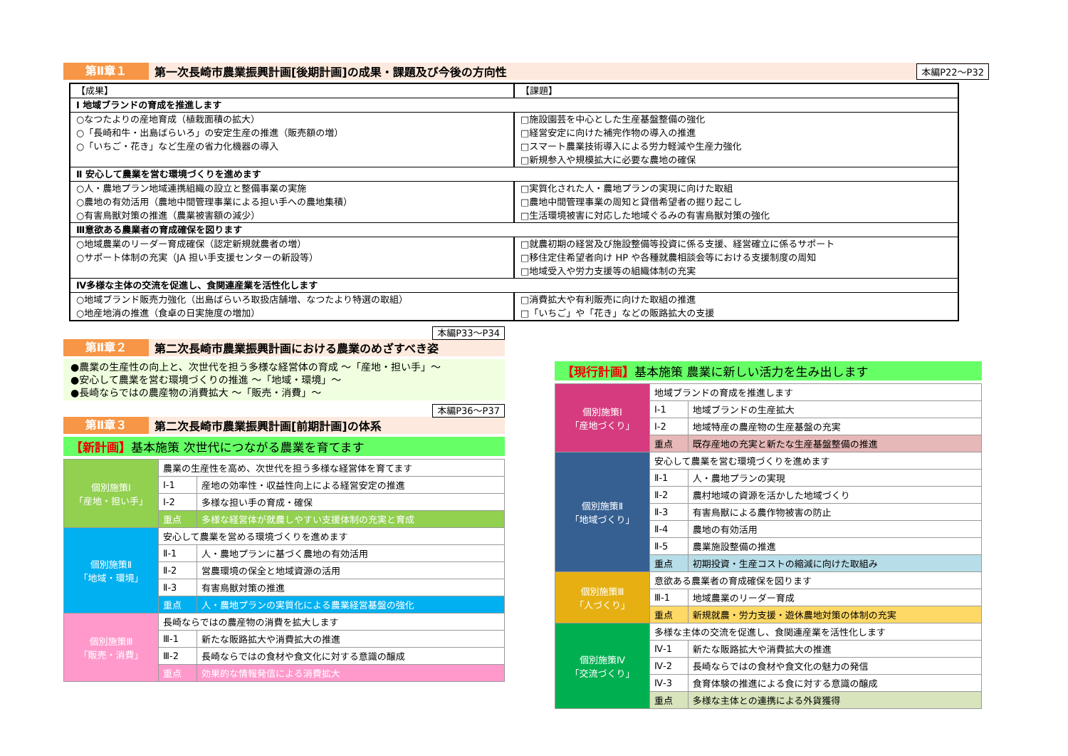第Ⅱ章１ 第一次長崎市農業振興計画[後期計画]の成果・課題及び今後の方向性 本編P22～P32
| 【成果】 | 【課題】 |
| Ⅰ 地域ブランドの育成を推進します | |
| ○なつたよりの産地育成（植栽面積の拡大） ○「長崎和牛・出島ばらいろ」の安定生産の推進（販売額の増） ○「いちご・花き」など生産の省力化機器の導入 | □施設園芸を中心とした生産基盤整備の強化 □経営安定に向けた補完作物の導入の推進 □スマート農業技術導入による労力軽減や生産力強化 □新規参入や規模拡大に必要な農地の確保 |
| Ⅱ 安心して農業を営む環境づくりを進めます | |
| ○人・農地プラン地域連携組織の設立と整備事業の実施 ○農地の有効活用（農地中間管理事業による担い手への農地集積） ○有害鳥獣対策の推進（農業被害額の減少） | □実質化された人・農地プランの実現に向けた取組 □農地中間管理事業の周知と貸借希望者の掘り起こし □生活環境被害に対応した地域ぐるみの有害鳥獣対策の強化 |
| Ⅲ意欲ある農業者の育成確保を図ります | |
| ○地域農業のリーダー育成確保（認定新規就農者の増） ○サポート体制の充実（JA 担い手支援センターの新設等） | □就農初期の経営及び施設整備等投資に係る支援、経営確立に係るサポート □移住定住希望者向け HP や各種就農相談会等における支援制度の周知 □地域受入や労力支援等の組織体制の充実 |
| Ⅳ多様な主体の交流を促進し、食関連産業を活性化します | |
| ○地域ブランド販売力強化（出島ばらいろ取扱店舗増、なつたより特選の取組） ○地産地消の推進（食卓の日実施度の増加） | □消費拡大や有利販売に向けた取組の推進 □「いちご」や「花き」などの販路拡大の支援 |
本編P33～P34
第Ⅱ章２ 第二次長崎市農業振興計画における農業のめざすべき姿
●農業の生産性の向上と、次世代を担う多様な経営体の育成 ～「産地・担い手」～
●安心して農業を営む環境づくりの推進 ～「地域・環境」～
●長崎ならではの農産物の消費拡大 ～「販売・消費」～
本編P36～P37
第Ⅱ章３ 第二次長崎市農業振興計画[前期計画]の体系
【新計画】基本施策 次世代につながる農業を育てます
| 個別施策Ⅰ 「産地・担い手」 | 農業の生産性を高め、次世代を担う多様な経営体を育てます | |
| | Ⅰ-1 | 産地の効率性・収益性向上による経営安定の推進 |
| | Ⅰ-2 | 多様な担い手の育成・確保 |
| | 重点 | 多様な経営体が就農しやすい支援体制の充実と育成 |
| 個別施策Ⅱ 「地域・環境」 | 安心して農業を営める環境づくりを進めます | |
| | Ⅱ-1 | 人・農地プランに基づく農地の有効活用 |
| | Ⅱ-2 | 営農環境の保全と地域資源の活用 |
| | Ⅱ-3 | 有害鳥獣対策の推進 |
| | 重点 | 人・農地プランの実質化による農業経営基盤の強化 |
| 個別施策Ⅲ 「販売・消費」 | 長崎ならではの農産物の消費を拡大します | |
| | Ⅲ-1 | 新たな販路拡大や消費拡大の推進 |
| | Ⅲ-2 | 長崎ならではの食材や食文化に対する意識の醸成 |
| | 重点 | 効果的な情報発信による消費拡大 |
【現行計画】基本施策 農業に新しい活力を生み出します
| 個別施策Ⅰ 「産地づくり」 | 地域ブランドの育成を推進します | |
| | Ⅰ-1 | 地域ブランドの生産拡大 |
| | Ⅰ-2 | 地域特産の農産物の生産基盤の充実 |
| | 重点 | 既存産地の充実と新たな生産基盤整備の推進 |
| 個別施策Ⅱ 「地域づくり」 | 安心して農業を営む環境づくりを進めます | |
| | Ⅱ-1 | 人・農地プランの実現 |
| | Ⅱ-2 | 農村地域の資源を活かした地域づくり |
| | Ⅱ-3 | 有害鳥獣による農作物被害の防止 |
| | Ⅱ-4 | 農地の有効活用 |
| | Ⅱ-5 | 農業施設整備の推進 |
| | 重点 | 初期投資・生産コストの縮減に向けた取組み |
| 個別施策Ⅲ 「人づくり」 | 意欲ある農業者の育成確保を図ります | |
| | Ⅲ-1 | 地域農業のリーダー育成 |
| | 重点 | 新規就農・労力支援・遊休農地対策の体制の充実 |
| 個別施策Ⅳ 「交流づくり」 | 多様な主体の交流を促進し、食関連産業を活性化します | |
| | Ⅳ-1 | 新たな販路拡大や消費拡大の推進 |
| | Ⅳ-2 | 長崎ならではの食材や食文化の魅力の発信 |
| | Ⅳ-3 | 食育体験の推進による食に対する意識の醸成 |
| | 重点 | 多様な主体との連携による外貨獲得 |